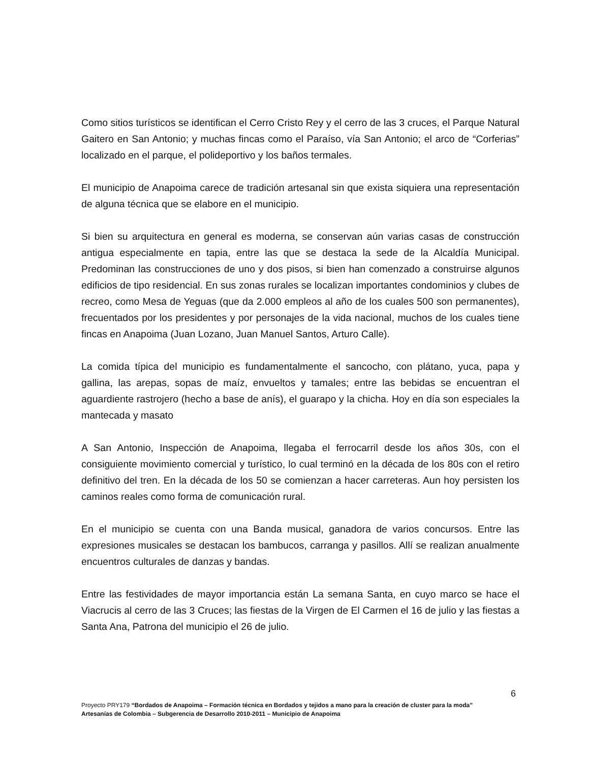Como sitios turísticos se identifican el Cerro Cristo Rey y el cerro de las 3 cruces, el Parque Natural Gaitero en San Antonio; y muchas fincas como el Paraíso, vía San Antonio; el arco de “Corferias” localizado en el parque, el polideportivo y los baños termales.
El municipio de Anapoima carece de tradición artesanal sin que exista siquiera una representación de alguna técnica que se elabore en el municipio.
Si bien su arquitectura en general es moderna, se conservan aún varias casas de construcción antigua especialmente en tapia, entre las que se destaca la sede de la Alcaldía Municipal. Predominan las construcciones de uno y dos pisos, si bien han comenzado a construirse algunos edificios de tipo residencial. En sus zonas rurales se localizan importantes condominios y clubes de recreo, como Mesa de Yeguas (que da 2.000 empleos al año de los cuales 500 son permanentes), frecuentados por los presidentes y por personajes de la vida nacional, muchos de los cuales tiene fincas en Anapoima (Juan Lozano, Juan Manuel Santos, Arturo Calle).
La comida típica del municipio es fundamentalmente el sancocho, con plátano, yuca, papa y gallina, las arepas, sopas de maíz, envueltos y tamales; entre las bebidas se encuentran el aguardiente rastrojero (hecho a base de anís), el guarapo y la chicha. Hoy en día son especiales la mantecada y masato
A San Antonio, Inspección de Anapoima, llegaba el ferrocarril desde los años 30s, con el consiguiente movimiento comercial y turístico, lo cual terminó en la década de los 80s con el retiro definitivo del tren. En la década de los 50 se comienzan a hacer carreteras. Aun hoy persisten los caminos reales como forma de comunicación rural.
En el municipio se cuenta con una Banda musical, ganadora de varios concursos. Entre las expresiones musicales se destacan los bambucos, carranga y pasillos. Allí se realizan anualmente encuentros culturales de danzas y bandas.
Entre las festividades de mayor importancia están La semana Santa, en cuyo marco se hace el Viacrucis al cerro de las 3 Cruces; las fiestas de la Virgen de El Carmen el 16 de julio y las fiestas a Santa Ana, Patrona del municipio el 26 de julio.
6
Proyecto PRY179 “Bordados de Anapoima – Formación técnica en Bordados y tejidos a mano para la creación de cluster para la moda”
Artesanías de Colombia – Subgerencia de Desarrollo 2010-2011 – Municipio de Anapoima